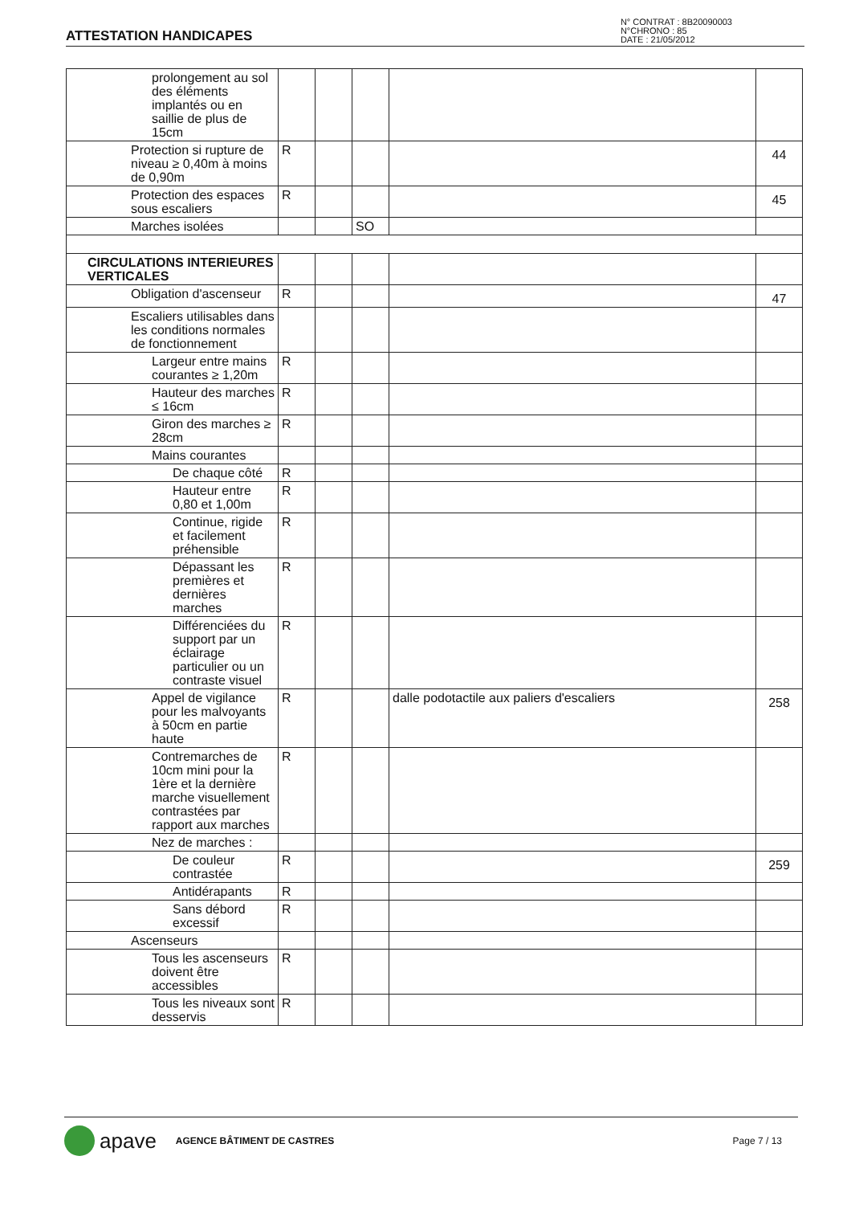ATTESTATION HANDICAPES
N° CONTRAT : 8B20090003
N°CHRONO : 85
DATE : 21/05/2012
| prolongement au sol des éléments implantés ou en saillie de plus de 15cm | | | | | |
| Protection si rupture de niveau ≥ 0,40m à moins de 0,90m | R | | | | 44 |
| Protection des espaces sous escaliers | R | | | | 45 |
| Marches isolées | | | SO | | |
| CIRCULATIONS INTERIEURES VERTICALES | | | | | |
| Obligation d'ascenseur | R | | | | 47 |
| Escaliers utilisables dans les conditions normales de fonctionnement | | | | | |
| Largeur entre mains courantes ≥ 1,20m | R | | | | |
| Hauteur des marches ≤ 16cm | R | | | | |
| Giron des marches ≥ 28cm | R | | | | |
| Mains courantes | | | | | |
| De chaque côté | R | | | | |
| Hauteur entre 0,80 et 1,00m | R | | | | |
| Continue, rigide et facilement préhensible | R | | | | |
| Dépassant les premières et dernières marches | R | | | | |
| Différenciées du support par un éclairage particulier ou un contraste visuel | R | | | | |
| Appel de vigilance pour les malvoyants à 50cm en partie haute | R | | | dalle podotactile aux paliers d'escaliers | 258 |
| Contremarches de 10cm mini pour la 1ère et la dernière marche visuellement contrastées par rapport aux marches | R | | | | |
| Nez de marches : | | | | | |
| De couleur contrastée | R | | | | 259 |
| Antidérapants | R | | | | |
| Sans débord excessif | R | | | | |
| Ascenseurs | | | | | |
| Tous les ascenseurs doivent être accessibles | R | | | | |
| Tous les niveaux sont desservis | R | | | | |
apave AGENCE BÂTIMENT DE CASTRES Page 7 / 13